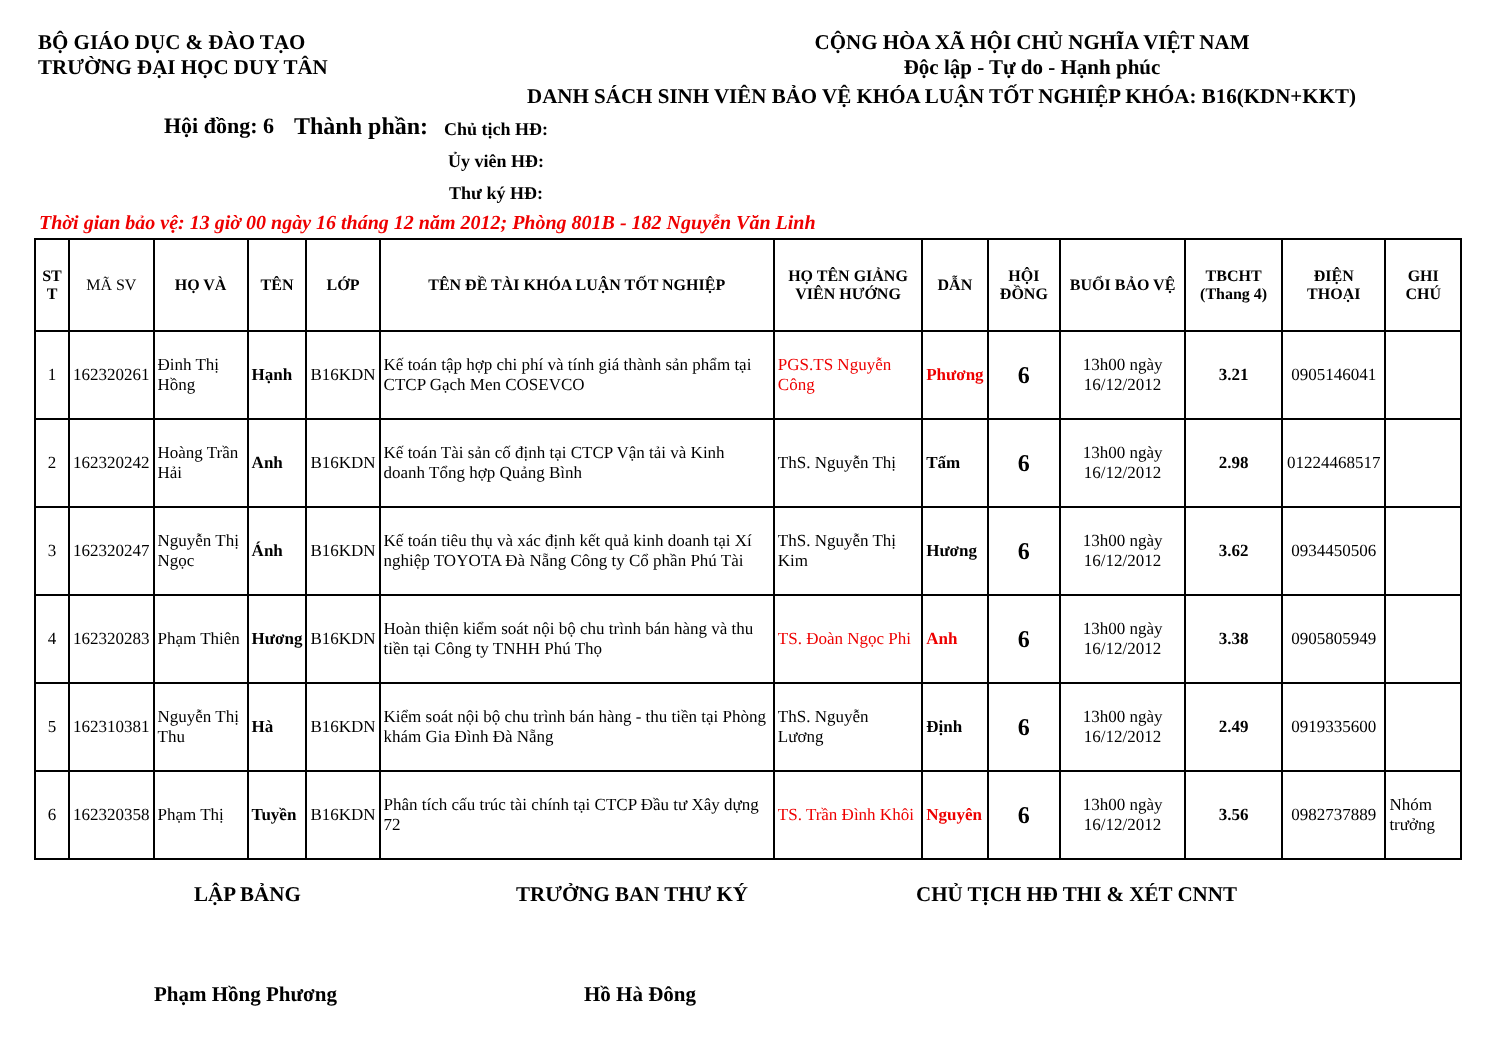BỘ GIÁO DỤC & ĐÀO TẠO
TRƯỜNG ĐẠI HỌC DUY TÂN
CỘNG HÒA XÃ HỘI CHỦ NGHĨA VIỆT NAM
Độc lập - Tự do - Hạnh phúc
DANH SÁCH SINH VIÊN BẢO VỆ KHÓA LUẬN TỐT NGHIỆP KHÓA: B16(KDN+KKT)
Hội đồng: 6
Thành phần:
Chủ tịch HĐ:
Ủy viên HĐ:
Thư ký HĐ:
Thời gian bảo vệ: 13 giờ 00 ngày 16 tháng 12 năm 2012; Phòng 801B - 182 Nguyễn Văn Linh
| ST T | MÃ SV | HỌ VÀ | TÊN | LỚP | TÊN ĐỀ TÀI KHÓA LUẬN TỐT NGHIỆP | HỌ TÊN GIẢNG VIÊN HƯỚNG | DẪN | HỘI ĐỒNG | BUỔI BẢO VỆ | TBCHT (Thang 4) | ĐIỆN THOẠI | GHI CHÚ |
| --- | --- | --- | --- | --- | --- | --- | --- | --- | --- | --- | --- | --- |
| 1 | 162320261 | Đinh Thị Hồng | Hạnh | B16KDN | Kế toán tập hợp chi phí và tính giá thành sản phẩm tại CTCP Gạch Men COSEVCO | PGS.TS Nguyễn Công | Phương | 6 | 13h00 ngày 16/12/2012 | 3.21 | 0905146041 | |
| 2 | 162320242 | Hoàng Trần Hải | Anh | B16KDN | Kế toán Tài sản cố định tại CTCP Vận tải và Kinh doanh Tổng hợp Quảng Bình | ThS. Nguyễn Thị | Tấm | 6 | 13h00 ngày 16/12/2012 | 2.98 | 01224468517 | |
| 3 | 162320247 | Nguyễn Thị Ngọc | Ánh | B16KDN | Kế toán tiêu thụ và xác định kết quả kinh doanh tại Xí nghiệp TOYOTA Đà Nẵng Công ty Cổ phần Phú Tài | ThS. Nguyễn Thị Kim | Hương | 6 | 13h00 ngày 16/12/2012 | 3.62 | 0934450506 | |
| 4 | 162320283 | Phạm Thiên | Hương | B16KDN | Hoàn thiện kiểm soát nội bộ chu trình bán hàng và thu tiền tại Công ty TNHH Phú Thọ | TS. Đoàn Ngọc Phi | Anh | 6 | 13h00 ngày 16/12/2012 | 3.38 | 0905805949 | |
| 5 | 162310381 | Nguyễn Thị Thu | Hà | B16KDN | Kiểm soát nội bộ chu trình bán hàng - thu tiền tại Phòng khám Gia Đình Đà Nẵng | ThS. Nguyễn Lương | Định | 6 | 13h00 ngày 16/12/2012 | 2.49 | 0919335600 | |
| 6 | 162320358 | Phạm Thị | Tuyền | B16KDN | Phân tích cấu trúc tài chính tại CTCP Đầu tư Xây dựng 72 | TS. Trần Đình Khôi | Nguyên | 6 | 13h00 ngày 16/12/2012 | 3.56 | 0982737889 | Nhóm trưởng |
LẬP BẢNG TRƯỞNG BAN THƯ KÝ CHỦ TỊCH HĐ THI & XÉT CNNT
Phạm Hồng Phương Hồ Hà Đông